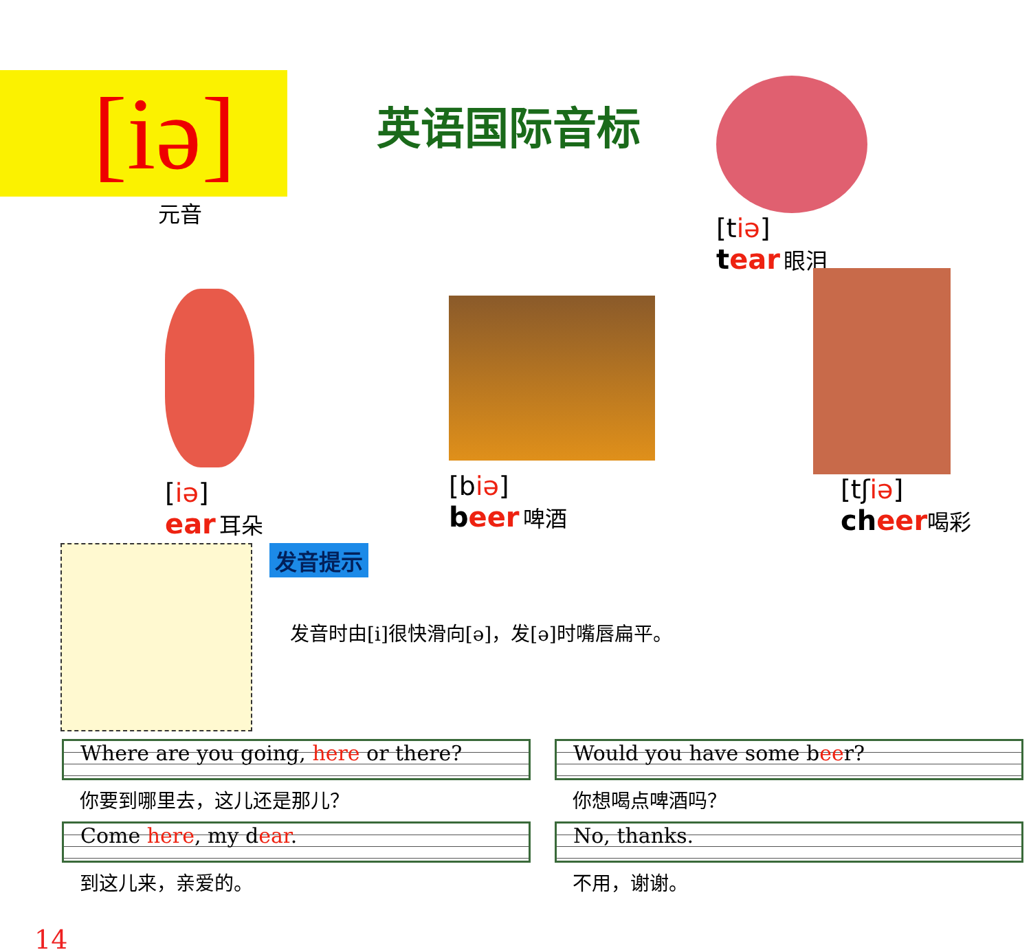[iə]
元音
英语国际音标
[tiə]
tear 眼泪
[iə]
ear 耳朵
[biə]
beer 啤酒
[tʃiə]
cheer 喝彩
发音提示
发音时由[i]很快滑向[ə]，发[ə]时嘴唇扁平。
Where are you going, here or there?
你要到哪里去，这儿还是那儿？
Come here, my dear.
到这儿来，亲爱的。
Would you have some beer?
你想喝点啤酒吗？
No, thanks.
不用，谢谢。
14